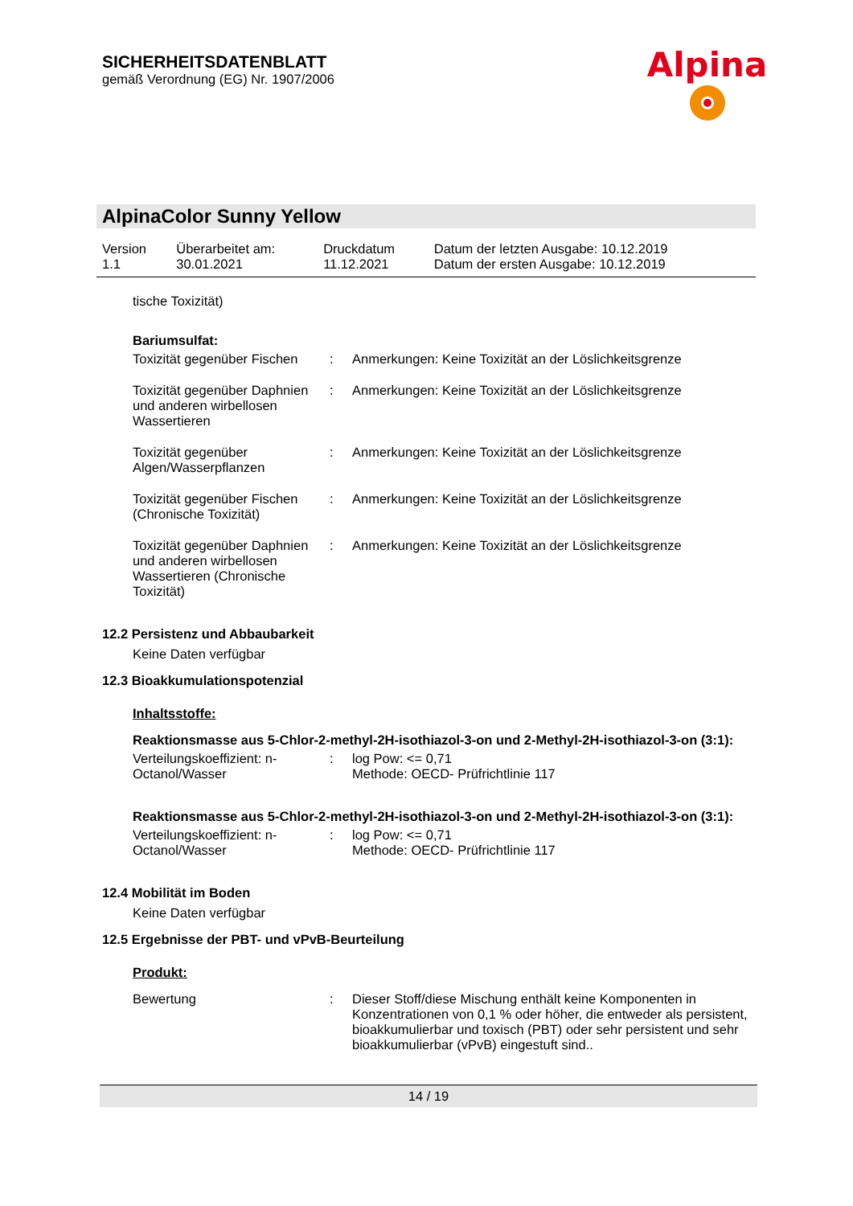SICHERHEITSDATENBLATT
gemäß Verordnung (EG) Nr. 1907/2006
Alpina
AlpinaColor Sunny Yellow
| Version 1.1 | Überarbeitet am: 30.01.2021 | Druckdatum 11.12.2021 | Datum der letzten Ausgabe: 10.12.2019 Datum der ersten Ausgabe: 10.12.2019 |
tische Toxizität)
Bariumsulfat:
| Toxizität gegenüber Fischen | : | Anmerkungen: Keine Toxizität an der Löslichkeitsgrenze |
| Toxizität gegenüber Daphnien und anderen wirbellosen Wassertieren | : | Anmerkungen: Keine Toxizität an der Löslichkeitsgrenze |
| Toxizität gegenüber Algen/Wasserpflanzen | : | Anmerkungen: Keine Toxizität an der Löslichkeitsgrenze |
| Toxizität gegenüber Fischen (Chronische Toxizität) | : | Anmerkungen: Keine Toxizität an der Löslichkeitsgrenze |
| Toxizität gegenüber Daphnien und anderen wirbellosen Wassertieren (Chronische Toxizität) | : | Anmerkungen: Keine Toxizität an der Löslichkeitsgrenze |
12.2 Persistenz und Abbaubarkeit
Keine Daten verfügbar
12.3 Bioakkumulationspotenzial
Inhaltsstoffe:
Reaktionsmasse aus 5-Chlor-2-methyl-2H-isothiazol-3-on und 2-Methyl-2H-isothiazol-3-on (3:1):
| Verteilungskoeffizient: n-Octanol/Wasser | : | log Pow: <= 0,71 Methode: OECD- Prüfrichtlinie 117 |
Reaktionsmasse aus 5-Chlor-2-methyl-2H-isothiazol-3-on und 2-Methyl-2H-isothiazol-3-on (3:1):
| Verteilungskoeffizient: n-Octanol/Wasser | : | log Pow: <= 0,71 Methode: OECD- Prüfrichtlinie 117 |
12.4 Mobilität im Boden
Keine Daten verfügbar
12.5 Ergebnisse der PBT- und vPvB-Beurteilung
Produkt:
| Bewertung | : | Dieser Stoff/diese Mischung enthält keine Komponenten in Konzentrationen von 0,1 % oder höher, die entweder als persistent, bioakkumulierbar und toxisch (PBT) oder sehr persistent und sehr bioakkumulierbar (vPvB) eingestuft sind.. |
14 / 19